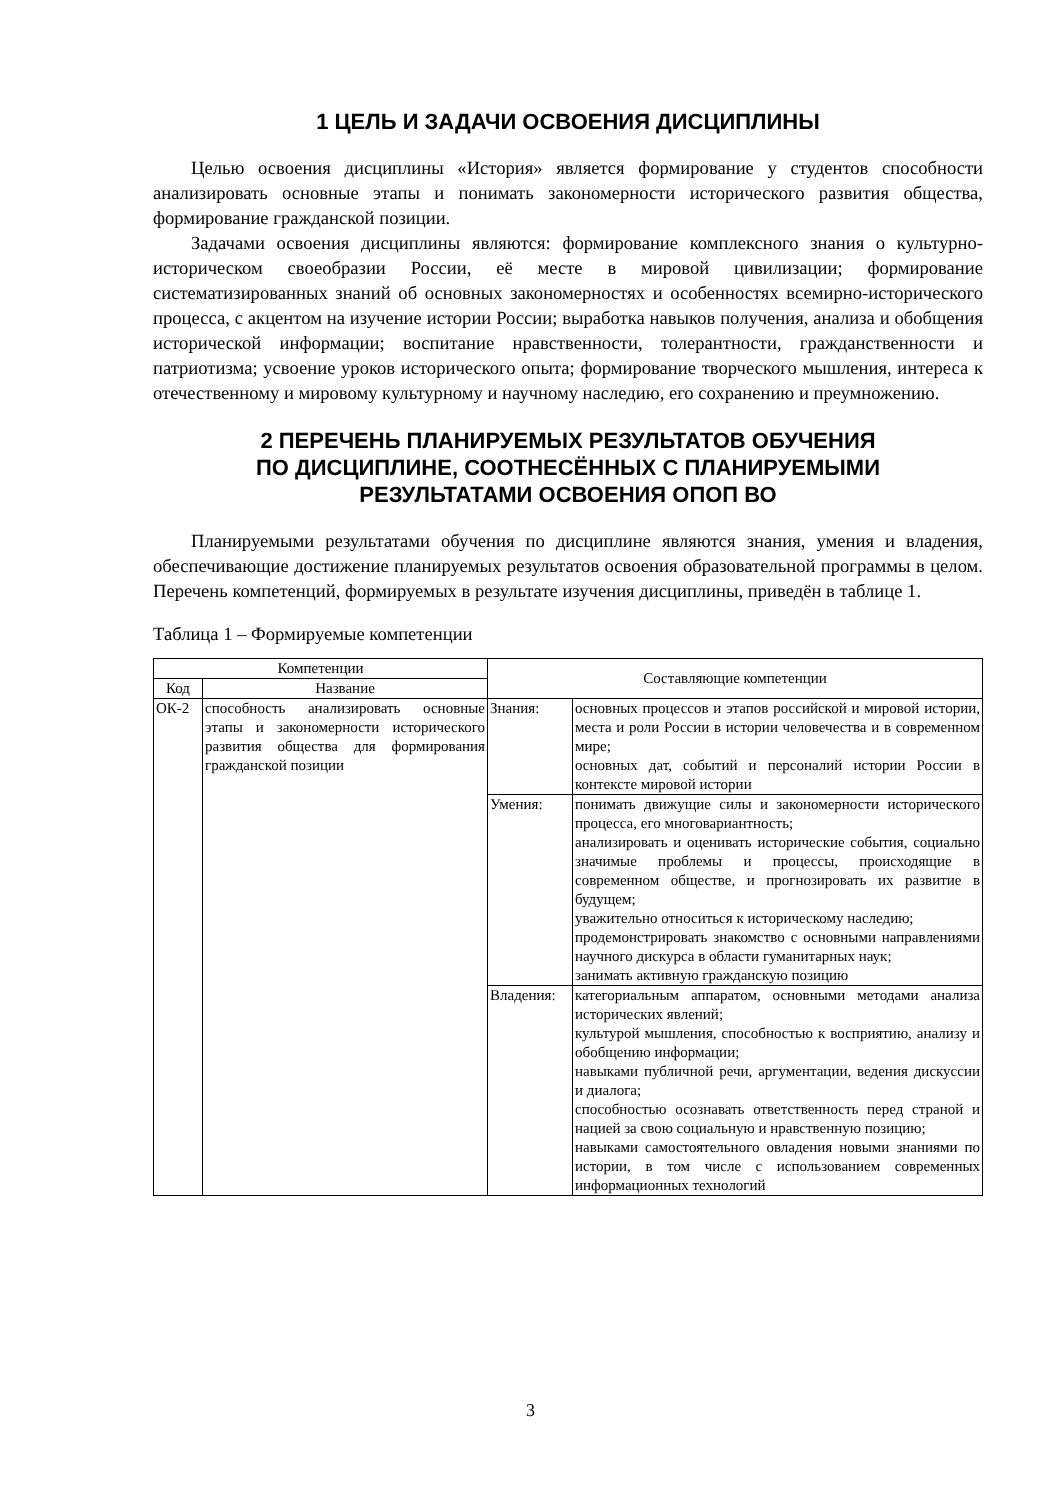1 ЦЕЛЬ И ЗАДАЧИ ОСВОЕНИЯ ДИСЦИПЛИНЫ
Целью освоения дисциплины «История» является формирование у студентов способности анализировать основные этапы и понимать закономерности исторического развития общества, формирование гражданской позиции.
Задачами освоения дисциплины являются: формирование комплексного знания о культурно-историческом своеобразии России, её месте в мировой цивилизации; формирование систематизированных знаний об основных закономерностях и особенностях всемирно-исторического процесса, с акцентом на изучение истории России; выработка навыков получения, анализа и обобщения исторической информации; воспитание нравственности, толерантности, гражданственности и патриотизма; усвоение уроков исторического опыта; формирование творческого мышления, интереса к отечественному и мировому культурному и научному наследию, его сохранению и преумножению.
2 ПЕРЕЧЕНЬ ПЛАНИРУЕМЫХ РЕЗУЛЬТАТОВ ОБУЧЕНИЯ
ПО ДИСЦИПЛИНЕ, СООТНЕСЁННЫХ С ПЛАНИРУЕМЫМИ
РЕЗУЛЬТАТАМИ ОСВОЕНИЯ ОПОП ВО
Планируемыми результатами обучения по дисциплине являются знания, умения и владения, обеспечивающие достижение планируемых результатов освоения образовательной программы в целом. Перечень компетенций, формируемых в результате изучения дисциплины, приведён в таблице 1.
Таблица 1 – Формируемые компетенции
| Компетенции | | Составляющие компетенции | |
| --- | --- | --- | --- |
| Код | Название | | |
| ОК-2 | способность анализировать основные этапы и закономерности исторического развития общества для формирования гражданской позиции | Знания: | основных процессов и этапов российской и мировой истории, места и роли России в истории человечества и в современном мире; основных дат, событий и персоналий истории России в контексте мировой истории |
| | | Умения: | понимать движущие силы и закономерности исторического процесса, его многовариантность; анализировать и оценивать исторические события, социально значимые проблемы и процессы, происходящие в современном обществе, и прогнозировать их развитие в будущем; уважительно относиться к историческому наследию; продемонстрировать знакомство с основными направлениями научного дискурса в области гуманитарных наук; занимать активную гражданскую позицию |
| | | Владения: | категориальным аппаратом, основными методами анализа исторических явлений; культурой мышления, способностью к восприятию, анализу и обобщению информации; навыками публичной речи, аргументации, ведения дискуссии и диалога; способностью осознавать ответственность перед страной и нацией за свою социальную и нравственную позицию; навыками самостоятельного овладения новыми знаниями по истории, в том числе с использованием современных информационных технологий |
3